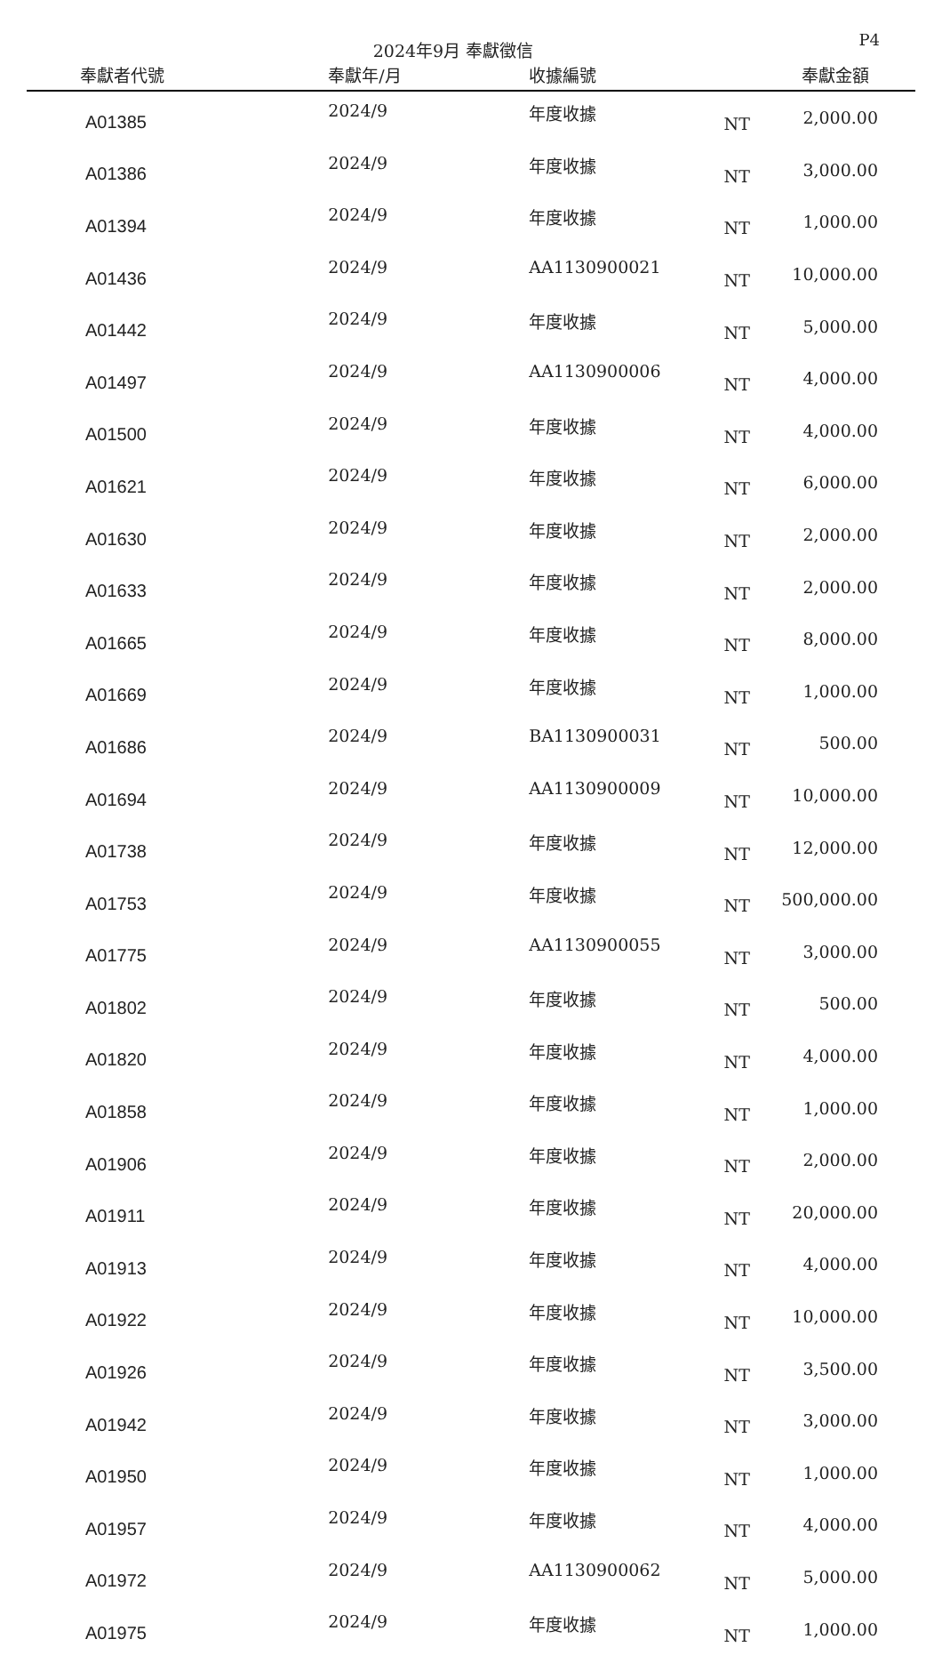2024年9月 奉獻徵信
P4
| 奉獻者代號 | 奉獻年/月 | 收據編號 | | 奉獻金額 |
| --- | --- | --- | --- | --- |
| A01385 | 2024/9 | 年度收據 | NT | 2,000.00 |
| A01386 | 2024/9 | 年度收據 | NT | 3,000.00 |
| A01394 | 2024/9 | 年度收據 | NT | 1,000.00 |
| A01436 | 2024/9 | AA1130900021 | NT | 10,000.00 |
| A01442 | 2024/9 | 年度收據 | NT | 5,000.00 |
| A01497 | 2024/9 | AA1130900006 | NT | 4,000.00 |
| A01500 | 2024/9 | 年度收據 | NT | 4,000.00 |
| A01621 | 2024/9 | 年度收據 | NT | 6,000.00 |
| A01630 | 2024/9 | 年度收據 | NT | 2,000.00 |
| A01633 | 2024/9 | 年度收據 | NT | 2,000.00 |
| A01665 | 2024/9 | 年度收據 | NT | 8,000.00 |
| A01669 | 2024/9 | 年度收據 | NT | 1,000.00 |
| A01686 | 2024/9 | BA1130900031 | NT | 500.00 |
| A01694 | 2024/9 | AA1130900009 | NT | 10,000.00 |
| A01738 | 2024/9 | 年度收據 | NT | 12,000.00 |
| A01753 | 2024/9 | 年度收據 | NT | 500,000.00 |
| A01775 | 2024/9 | AA1130900055 | NT | 3,000.00 |
| A01802 | 2024/9 | 年度收據 | NT | 500.00 |
| A01820 | 2024/9 | 年度收據 | NT | 4,000.00 |
| A01858 | 2024/9 | 年度收據 | NT | 1,000.00 |
| A01906 | 2024/9 | 年度收據 | NT | 2,000.00 |
| A01911 | 2024/9 | 年度收據 | NT | 20,000.00 |
| A01913 | 2024/9 | 年度收據 | NT | 4,000.00 |
| A01922 | 2024/9 | 年度收據 | NT | 10,000.00 |
| A01926 | 2024/9 | 年度收據 | NT | 3,500.00 |
| A01942 | 2024/9 | 年度收據 | NT | 3,000.00 |
| A01950 | 2024/9 | 年度收據 | NT | 1,000.00 |
| A01957 | 2024/9 | 年度收據 | NT | 4,000.00 |
| A01972 | 2024/9 | AA1130900062 | NT | 5,000.00 |
| A01975 | 2024/9 | 年度收據 | NT | 1,000.00 |